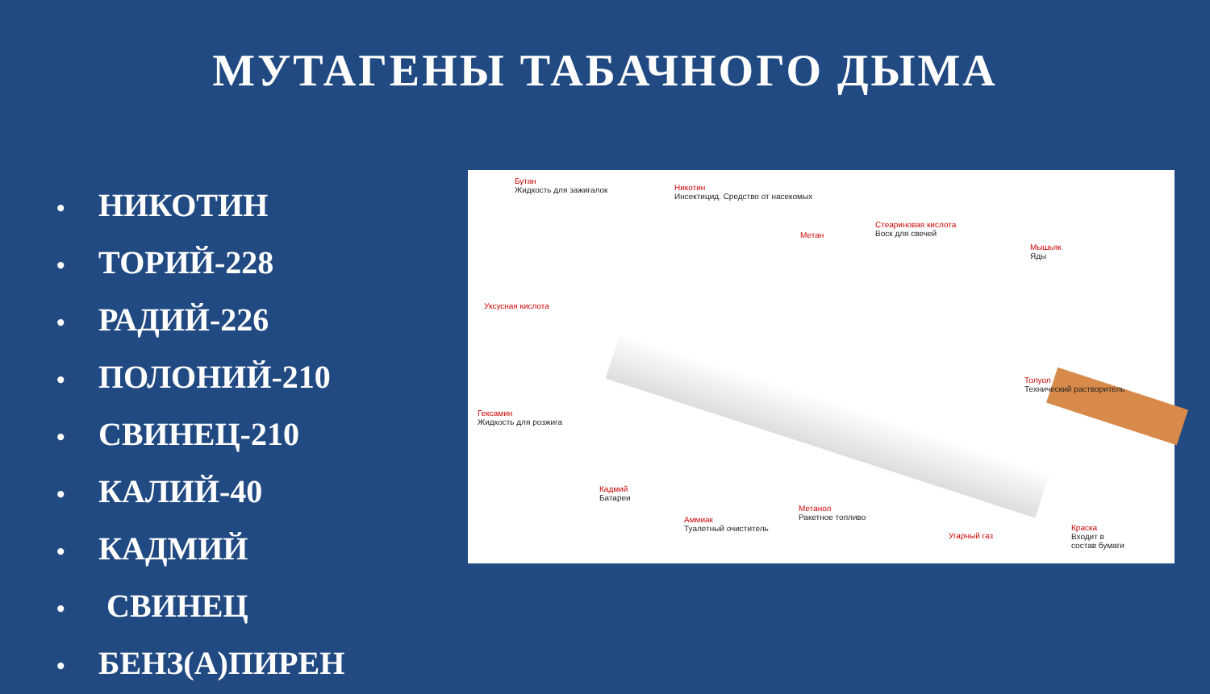МУТАГЕНЫ ТАБАЧНОГО ДЫМА
• НИКОТИН
• ТОРИЙ-228
• РАДИЙ-226
• ПОЛОНИЙ-210
• СВИНЕЦ-210
• КАЛИЙ-40
• КАДМИЙ
• СВИНЕЦ
• БЕНЗ(А)ПИРЕН
Бутан
Жидкость для зажигалок
Никотин
Инсектицид. Средство от насекомых
Метан
Стеариновая кислота
Воск для свечей
Мышьяк
Яды
Уксусная кислота
Толуол
Технический растворитель
Гексамин
Жидкость для розжига
Кадмий
Батареи
Метанол
Ракетное топливо
Аммиак
Туалетный очиститель
Угарный газ
Краска
Входит в
состав бумаги